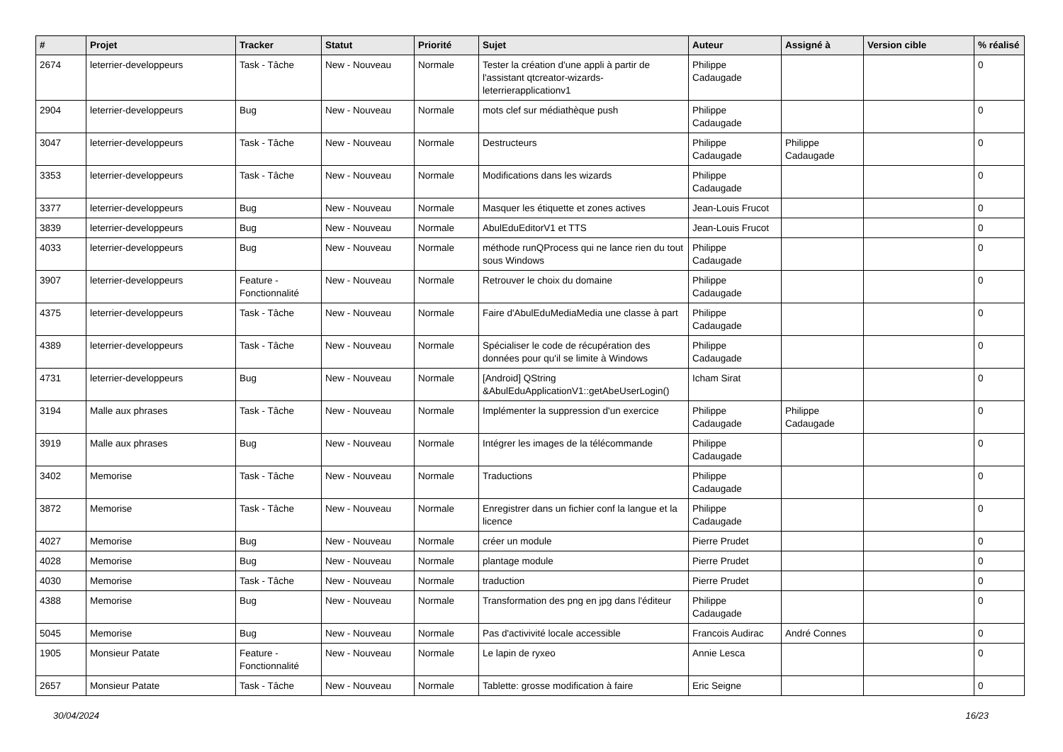| # | Projet | Tracker | Statut | Priorité | Sujet | Auteur | Assigné à | Version cible | % réalisé |
| --- | --- | --- | --- | --- | --- | --- | --- | --- | --- |
| 2674 | leterrier-developpeurs | Task - Tâche | New - Nouveau | Normale | Tester la création d'une appli à partir de l'assistant qtcreator-wizards-leterrierapplicationv1 | Philippe Cadaugade | | | 0 |
| 2904 | leterrier-developpeurs | Bug | New - Nouveau | Normale | mots clef sur médiathèque push | Philippe Cadaugade | | | 0 |
| 3047 | leterrier-developpeurs | Task - Tâche | New - Nouveau | Normale | Destructeurs | Philippe Cadaugade | Philippe Cadaugade | | 0 |
| 3353 | leterrier-developpeurs | Task - Tâche | New - Nouveau | Normale | Modifications dans les wizards | Philippe Cadaugade | | | 0 |
| 3377 | leterrier-developpeurs | Bug | New - Nouveau | Normale | Masquer les étiquette et zones actives | Jean-Louis Frucot | | | 0 |
| 3839 | leterrier-developpeurs | Bug | New - Nouveau | Normale | AbulEduEditorV1 et TTS | Jean-Louis Frucot | | | 0 |
| 4033 | leterrier-developpeurs | Bug | New - Nouveau | Normale | méthode runQProcess qui ne lance rien du tout sous Windows | Philippe Cadaugade | | | 0 |
| 3907 | leterrier-developpeurs | Feature - Fonctionnalité | New - Nouveau | Normale | Retrouver le choix du domaine | Philippe Cadaugade | | | 0 |
| 4375 | leterrier-developpeurs | Task - Tâche | New - Nouveau | Normale | Faire d'AbulEduMediaMedia une classe à part | Philippe Cadaugade | | | 0 |
| 4389 | leterrier-developpeurs | Task - Tâche | New - Nouveau | Normale | Spécialiser le code de récupération des données pour qu'il se limite à Windows | Philippe Cadaugade | | | 0 |
| 4731 | leterrier-developpeurs | Bug | New - Nouveau | Normale | [Android] QString &AbulEduApplicationV1::getAbeUserLogin() | Icham Sirat | | | 0 |
| 3194 | Malle aux phrases | Task - Tâche | New - Nouveau | Normale | Implémenter la suppression d'un exercice | Philippe Cadaugade | Philippe Cadaugade | | 0 |
| 3919 | Malle aux phrases | Bug | New - Nouveau | Normale | Intégrer les images de la télécommande | Philippe Cadaugade | | | 0 |
| 3402 | Memorise | Task - Tâche | New - Nouveau | Normale | Traductions | Philippe Cadaugade | | | 0 |
| 3872 | Memorise | Task - Tâche | New - Nouveau | Normale | Enregistrer dans un fichier conf la langue et la licence | Philippe Cadaugade | | | 0 |
| 4027 | Memorise | Bug | New - Nouveau | Normale | créer un module | Pierre Prudet | | | 0 |
| 4028 | Memorise | Bug | New - Nouveau | Normale | plantage module | Pierre Prudet | | | 0 |
| 4030 | Memorise | Task - Tâche | New - Nouveau | Normale | traduction | Pierre Prudet | | | 0 |
| 4388 | Memorise | Bug | New - Nouveau | Normale | Transformation des png en jpg dans l'éditeur | Philippe Cadaugade | | | 0 |
| 5045 | Memorise | Bug | New - Nouveau | Normale | Pas d'activivité locale accessible | Francois Audirac | André Connes | | 0 |
| 1905 | Monsieur Patate | Feature - Fonctionnalité | New - Nouveau | Normale | Le lapin de ryxeo | Annie Lesca | | | 0 |
| 2657 | Monsieur Patate | Task - Tâche | New - Nouveau | Normale | Tablette: grosse modification à faire | Eric Seigne | | | 0 |
30/04/2024 16/23